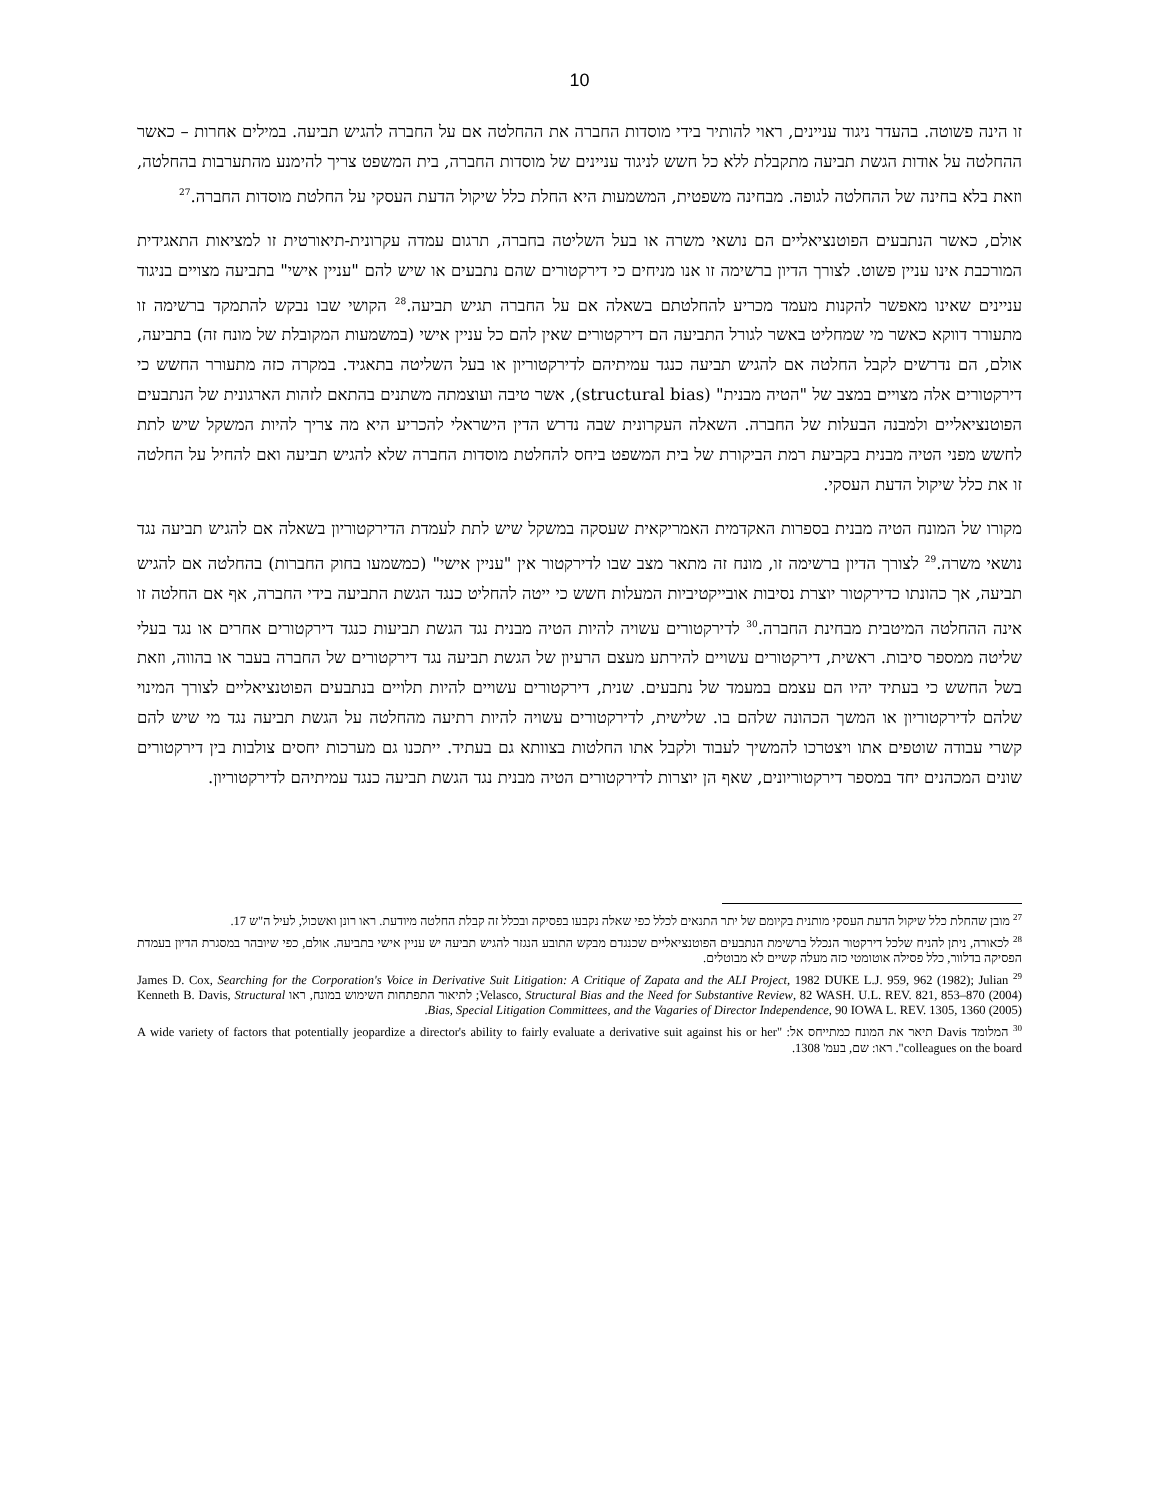10
זו הינה פשוטה. בהעדר ניגוד עניינים, ראוי להותיר בידי מוסדות החברה את ההחלטה אם על החברה להגיש תביעה. במילים אחרות – כאשר ההחלטה על אודות הגשת תביעה מתקבלת ללא כל חשש לניגוד עניינים של מוסדות החברה, בית המשפט צריך להימנע מהתערבות בהחלטה, וזאת בלא בחינה של ההחלטה לגופה. מבחינה משפטית, המשמעות היא החלת כלל שיקול הדעת העסקי על החלטת מוסדות החברה.<sup>27</sup>
אולם, כאשר הנתבעים הפוטנציאליים הם נושאי משרה או בעל השליטה בחברה, תרגום עמדה עקרונית-תיאורטית זו למציאות התאגידית המורכבת אינו עניין פשוט. לצורך הדיון ברשימה זו אנו מניחים כי דירקטורים שהם נתבעים או שיש להם "עניין אישי" בתביעה מצויים בניגוד עניינים שאינו מאפשר להקנות מעמד מכריע להחלטתם בשאלה אם על החברה תגיש תביעה.<sup>28</sup> הקושי שבו נבקש להתמקד ברשימה זו מתעורר דווקא כאשר מי שמחליט באשר לגורל התביעה הם דירקטורים שאין להם כל עניין אישי (במשמעות המקובלת של מונח זה) בתביעה, אולם, הם נדרשים לקבל החלטה אם להגיש תביעה כנגד עמיתיהם לדירקטוריון או בעל השליטה בתאגיד. במקרה כזה מתעורר החשש כי דירקטורים אלה מצויים במצב של "הטיה מבנית" (structural bias), אשר טיבה ועוצמתה משתנים בהתאם לזהות הארגונית של הנתבעים הפוטנציאליים ולמבנה הבעלות של החברה. השאלה העקרונית שבה נדרש הדין הישראלי להכריע היא מה צריך להיות המשקל שיש לתת לחשש מפני הטיה מבנית בקביעת רמת הביקורת של בית המשפט ביחס להחלטת מוסדות החברה שלא להגיש תביעה ואם להחיל על החלטה זו את כלל שיקול הדעת העסקי.
מקורו של המונח הטיה מבנית בספרות האקדמית האמריקאית שעסקה במשקל שיש לתת לעמדת הדירקטוריון בשאלה אם להגיש תביעה נגד נושאי משרה.<sup>29</sup> לצורך הדיון ברשימה זו, מונח זה מתאר מצב שבו לדירקטור אין "עניין אישי" (כמשמעו בחוק החברות) בהחלטה אם להגיש תביעה, אך כהונתו כדירקטור יוצרת נסיבות אובייקטיביות המעלות חשש כי ייטה להחליט כנגד הגשת התביעה בידי החברה, אף אם החלטה זו אינה ההחלטה המיטבית מבחינת החברה.<sup>30</sup> לדירקטורים עשויה להיות הטיה מבנית נגד הגשת תביעות כנגד דירקטורים אחרים או נגד בעלי שליטה ממספר סיבות. ראשית, דירקטורים עשויים להירתע מעצם הרעיון של הגשת תביעה נגד דירקטורים של החברה בעבר או בהווה, וזאת בשל החשש כי בעתיד יהיו הם עצמם במעמד של נתבעים. שנית, דירקטורים עשויים להיות תלויים בנתבעים הפוטנציאליים לצורך המינוי שלהם לדירקטוריון או המשך הכהונה שלהם בו. שלישית, לדירקטורים עשויה להיות רתיעה מהחלטה על הגשת תביעה נגד מי שיש להם קשרי עבודה שוטפים אתו ויצטרכו להמשיך לעבוד ולקבל אתו החלטות בצוותא גם בעתיד. ייתכנו גם מערכות יחסים צולבות בין דירקטורים שונים המכהנים יחד במספר דירקטוריונים, שאף הן יוצרות לדירקטורים הטיה מבנית נגד הגשת תביעה כנגד עמיתיהם לדירקטוריון.
<sup>27</sup> מובן שהחלת כלל שיקול הדעת העסקי מותנית בקיומם של יתר התנאים לכלל כפי שאלה נקבעו בפסיקה ובכלל זה קבלת החלטה מיודעת. ראו רונן ואשכול, לעיל ה"ש 17.
<sup>28</sup> לכאורה, ניתן להניח שלכל דירקטור הנכלל ברשימת הנתבעים הפוטנציאליים שכנגדם מבקש התובע הנגזר להגיש תביעה יש עניין אישי בתביעה. אולם, כפי שיובהר במסגרת הדיון בעמדת הפסיקה בדלוור, כלל פסילה אוטומטי כזה מעלה קשיים לא מבוטלים.
<sup>29</sup> James D. Cox, Searching for the Corporation's Voice in Derivative Suit Litigation: A Critique of Zapata and the ALI Project, 1982 DUKE L.J. 959, 962 (1982); Julian Velasco, Structural Bias and the Need for Substantive Review, 82 WASH. U.L. REV. 821, 853–870 (2004); לתיאור התפתחות השימוש במונח, ראו Kenneth B. Davis, Structural Bias, Special Litigation Committees, and the Vagaries of Director Independence, 90 IOWA L. REV. 1305, 1360 (2005).
<sup>30</sup> המלומד Davis תיאר את המונח כמתייחס אל: "A wide variety of factors that potentially jeopardize a director's ability to fairly evaluate a derivative suit against his or her colleagues on the board". ראו: שם, בעמ' 1308.